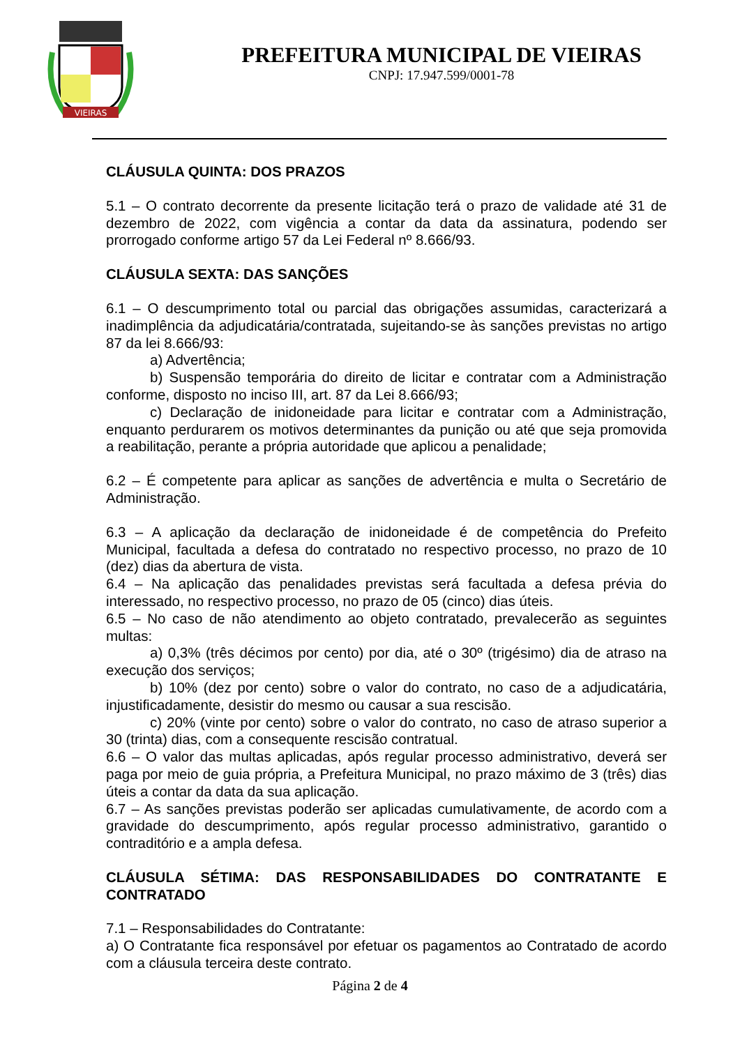VIEIRAS
PREFEITURA MUNICIPAL DE VIEIRAS
CNPJ: 17.947.599/0001-78
CLÁUSULA QUINTA: DOS PRAZOS
5.1 – O contrato decorrente da presente licitação terá o prazo de validade até 31 de dezembro de 2022, com vigência a contar da data da assinatura, podendo ser prorrogado conforme artigo 57 da Lei Federal nº 8.666/93.
CLÁUSULA SEXTA: DAS SANÇÕES
6.1 – O descumprimento total ou parcial das obrigações assumidas, caracterizará a inadimplência da adjudicatária/contratada, sujeitando-se às sanções previstas no artigo 87 da lei 8.666/93:
a) Advertência;
b) Suspensão temporária do direito de licitar e contratar com a Administração conforme, disposto no inciso III, art. 87 da Lei 8.666/93;
c) Declaração de inidoneidade para licitar e contratar com a Administração, enquanto perdurarem os motivos determinantes da punição ou até que seja promovida a reabilitação, perante a própria autoridade que aplicou a penalidade;
6.2 – É competente para aplicar as sanções de advertência e multa o Secretário de Administração.
6.3 – A aplicação da declaração de inidoneidade é de competência do Prefeito Municipal, facultada a defesa do contratado no respectivo processo, no prazo de 10 (dez) dias da abertura de vista.
6.4 – Na aplicação das penalidades previstas será facultada a defesa prévia do interessado, no respectivo processo, no prazo de 05 (cinco) dias úteis.
6.5 – No caso de não atendimento ao objeto contratado, prevalecerão as seguintes multas:
a) 0,3% (três décimos por cento) por dia, até o 30º (trigésimo) dia de atraso na execução dos serviços;
b) 10% (dez por cento) sobre o valor do contrato, no caso de a adjudicatária, injustificadamente, desistir do mesmo ou causar a sua rescisão.
c) 20% (vinte por cento) sobre o valor do contrato, no caso de atraso superior a 30 (trinta) dias, com a consequente rescisão contratual.
6.6 – O valor das multas aplicadas, após regular processo administrativo, deverá ser paga por meio de guia própria, a Prefeitura Municipal, no prazo máximo de 3 (três) dias úteis a contar da data da sua aplicação.
6.7 – As sanções previstas poderão ser aplicadas cumulativamente, de acordo com a gravidade do descumprimento, após regular processo administrativo, garantido o contraditório e a ampla defesa.
CLÁUSULA SÉTIMA: DAS RESPONSABILIDADES DO CONTRATANTE E CONTRATADO
7.1 – Responsabilidades do Contratante:
a) O Contratante fica responsável por efetuar os pagamentos ao Contratado de acordo com a cláusula terceira deste contrato.
Página 2 de 4